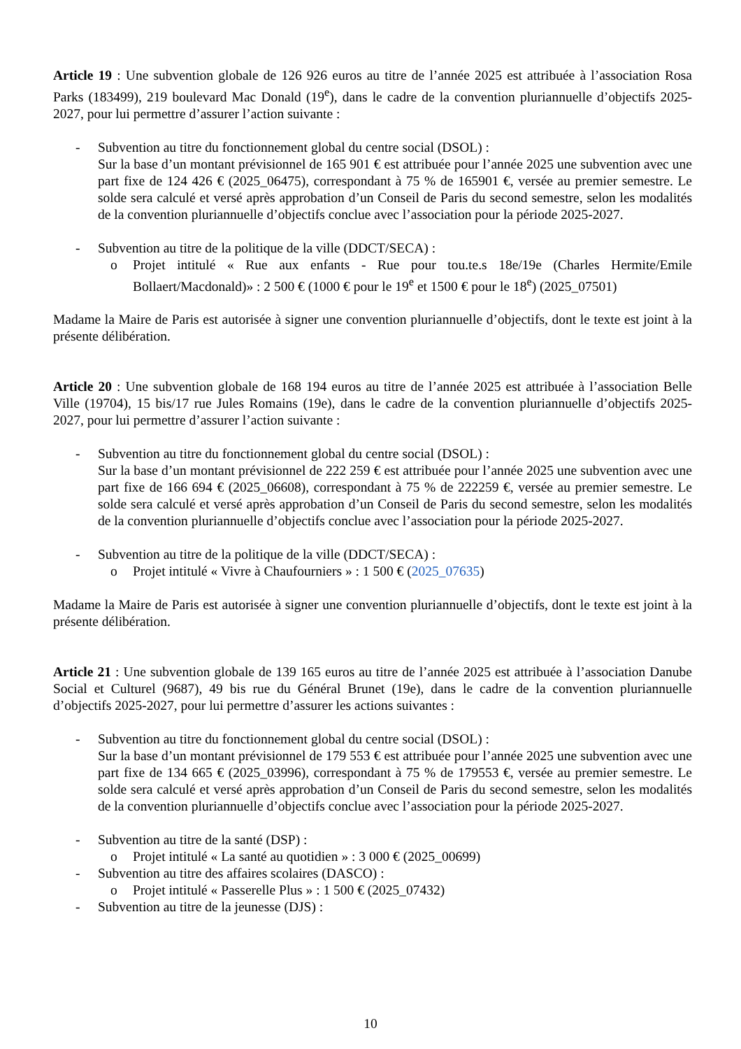Article 19 : Une subvention globale de 126 926 euros au titre de l’année 2025 est attribuée à l’association Rosa Parks (183499), 219 boulevard Mac Donald (19<sup>e</sup>), dans le cadre de la convention pluriannuelle d’objectifs 2025-2027, pour lui permettre d’assurer l’action suivante :
- Subvention au titre du fonctionnement global du centre social (DSOL) :
Sur la base d’un montant prévisionnel de 165 901 € est attribuée pour l’année 2025 une subvention avec une part fixe de 124 426 € (2025_06475), correspondant à 75 % de 165901 €, versée au premier semestre. Le solde sera calculé et versé après approbation d’un Conseil de Paris du second semestre, selon les modalités de la convention pluriannuelle d’objectifs conclue avec l’association pour la période 2025-2027.
- Subvention au titre de la politique de la ville (DDCT/SECA) :
o Projet intitulé « Rue aux enfants - Rue pour tou.te.s 18e/19e (Charles Hermite/Emile Bollaert/Macdonald)» : 2 500 € (1000 € pour le 19<sup>e</sup> et 1500 € pour le 18<sup>e</sup>) (2025_07501)
Madame la Maire de Paris est autorisée à signer une convention pluriannuelle d’objectifs, dont le texte est joint à la présente délibération.
Article 20 : Une subvention globale de 168 194 euros au titre de l’année 2025 est attribuée à l’association Belle Ville (19704), 15 bis/17 rue Jules Romains (19e), dans le cadre de la convention pluriannuelle d’objectifs 2025-2027, pour lui permettre d’assurer l’action suivante :
- Subvention au titre du fonctionnement global du centre social (DSOL) :
Sur la base d’un montant prévisionnel de 222 259 € est attribuée pour l’année 2025 une subvention avec une part fixe de 166 694 € (2025_06608), correspondant à 75 % de 222259 €, versée au premier semestre. Le solde sera calculé et versé après approbation d’un Conseil de Paris du second semestre, selon les modalités de la convention pluriannuelle d’objectifs conclue avec l’association pour la période 2025-2027.
- Subvention au titre de la politique de la ville (DDCT/SECA) :
o Projet intitulé « Vivre à Chaufourniers » : 1 500 € (2025_07635)
Madame la Maire de Paris est autorisée à signer une convention pluriannuelle d’objectifs, dont le texte est joint à la présente délibération.
Article 21 : Une subvention globale de 139 165 euros au titre de l’année 2025 est attribuée à l’association Danube Social et Culturel (9687), 49 bis rue du Général Brunet (19e), dans le cadre de la convention pluriannuelle d’objectifs 2025-2027, pour lui permettre d’assurer les actions suivantes :
- Subvention au titre du fonctionnement global du centre social (DSOL) :
Sur la base d’un montant prévisionnel de 179 553 € est attribuée pour l’année 2025 une subvention avec une part fixe de 134 665 € (2025_03996), correspondant à 75 % de 179553 €, versée au premier semestre. Le solde sera calculé et versé après approbation d’un Conseil de Paris du second semestre, selon les modalités de la convention pluriannuelle d’objectifs conclue avec l’association pour la période 2025-2027.
- Subvention au titre de la santé (DSP) :
o Projet intitulé « La santé au quotidien » : 3 000 € (2025_00699)
- Subvention au titre des affaires scolaires (DASCO) :
o Projet intitulé « Passerelle Plus » : 1 500 € (2025_07432)
- Subvention au titre de la jeunesse (DJS) :
10